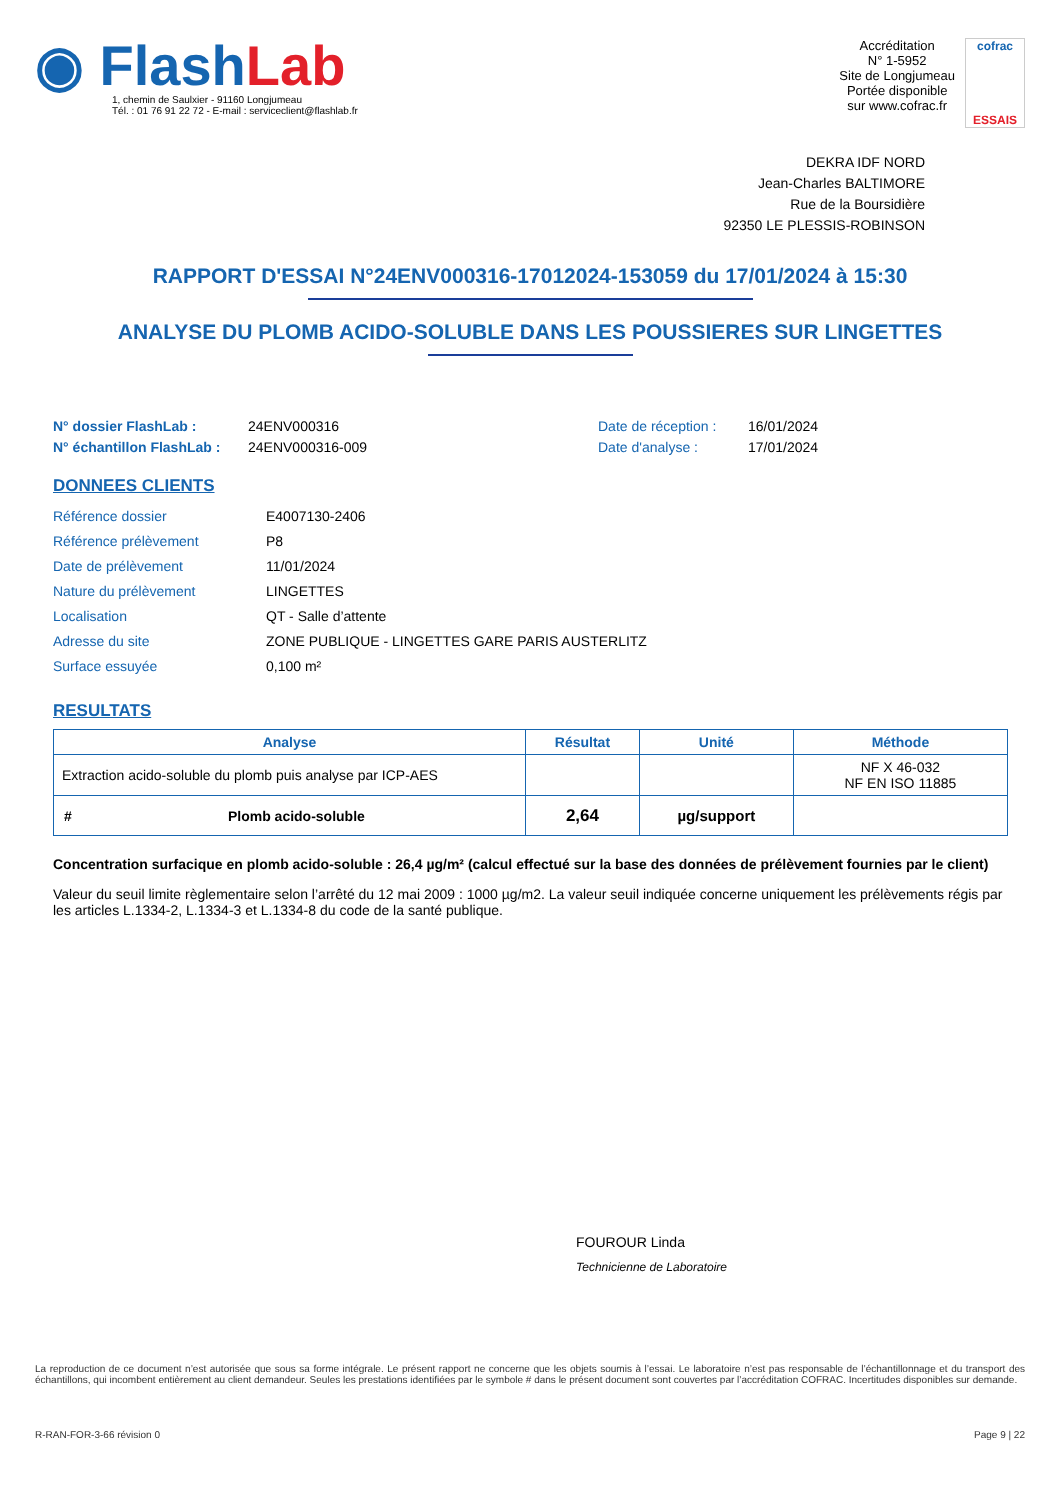◉ Flash Lab
1, chemin de Saulxier - 91160 Longjumeau
Tél. : 01 76 91 22 72 - E-mail : serviceclient@flashlab.fr
Accréditation
N° 1-5952
Site de Longjumeau
Portée disponible
sur www.cofrac.fr
cofrac
ESSAIS
DEKRA IDF NORD
Jean-Charles BALTIMORE
Rue de la Boursidière
92350 LE PLESSIS-ROBINSON
RAPPORT D'ESSAI N°24ENV000316-17012024-153059 du 17/01/2024 à 15:30
ANALYSE DU PLOMB ACIDO-SOLUBLE DANS LES POUSSIERES SUR LINGETTES
N° dossier FlashLab : 24ENV000316 Date de réception : 16/01/2024 N° échantillon FlashLab : 24ENV000316-009 Date d'analyse : 17/01/2024
DONNEES CLIENTS
Référence dossier E4007130-2406 Référence prélèvement P8 Date de prélèvement 11/01/2024 Nature du prélèvement LINGETTES Localisation QT - Salle d’attente Adresse du site ZONE PUBLIQUE - LINGETTES GARE PARIS AUSTERLITZ Surface essuyée 0,100 m²
RESULTATS
| Analyse | Résultat | Unité | Méthode |
| --- | --- | --- | --- |
| Extraction acido-soluble du plomb puis analyse par ICP-AES | | | NF X 46-032 NF EN ISO 11885 |
| # Plomb acido-soluble | 2,64 | µg/support | |
Concentration surfacique en plomb acido-soluble : 26,4 µg/m² (calcul effectué sur la base des données de prélèvement fournies par le client)
Valeur du seuil limite règlementaire selon l’arrêté du 12 mai 2009 : 1000 µg/m2. La valeur seuil indiquée concerne uniquement les prélèvements régis par les articles L.1334-2, L.1334-3 et L.1334-8 du code de la santé publique.
FOUROUR Linda
Technicienne de Laboratoire
La reproduction de ce document n’est autorisée que sous sa forme intégrale. Le présent rapport ne concerne que les objets soumis à l’essai. Le laboratoire n’est pas responsable de l’échantillonnage et du transport des échantillons, qui incombent entièrement au client demandeur. Seules les prestations identifiées par le symbole # dans le présent document sont couvertes par l’accréditation COFRAC. Incertitudes disponibles sur demande.
R-RAN-FOR-3-66 révision 0 Page 9 | 22